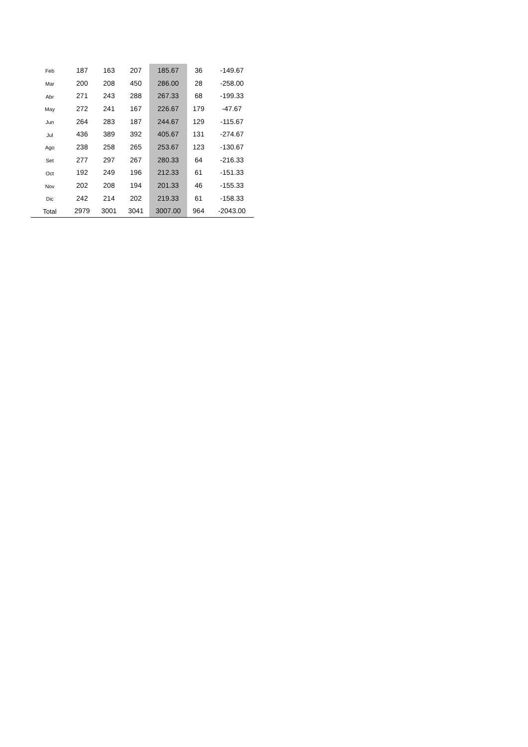| Feb | 187 | 163 | 207 | 185.67 | 36 | -149.67 |
| Mar | 200 | 208 | 450 | 286.00 | 28 | -258.00 |
| Abr | 271 | 243 | 288 | 267.33 | 68 | -199.33 |
| May | 272 | 241 | 167 | 226.67 | 179 | -47.67 |
| Jun | 264 | 283 | 187 | 244.67 | 129 | -115.67 |
| Jul | 436 | 389 | 392 | 405.67 | 131 | -274.67 |
| Ago | 238 | 258 | 265 | 253.67 | 123 | -130.67 |
| Set | 277 | 297 | 267 | 280.33 | 64 | -216.33 |
| Oct | 192 | 249 | 196 | 212.33 | 61 | -151.33 |
| Nov | 202 | 208 | 194 | 201.33 | 46 | -155.33 |
| Dic | 242 | 214 | 202 | 219.33 | 61 | -158.33 |
| Total | 2979 | 3001 | 3041 | 3007.00 | 964 | -2043.00 |